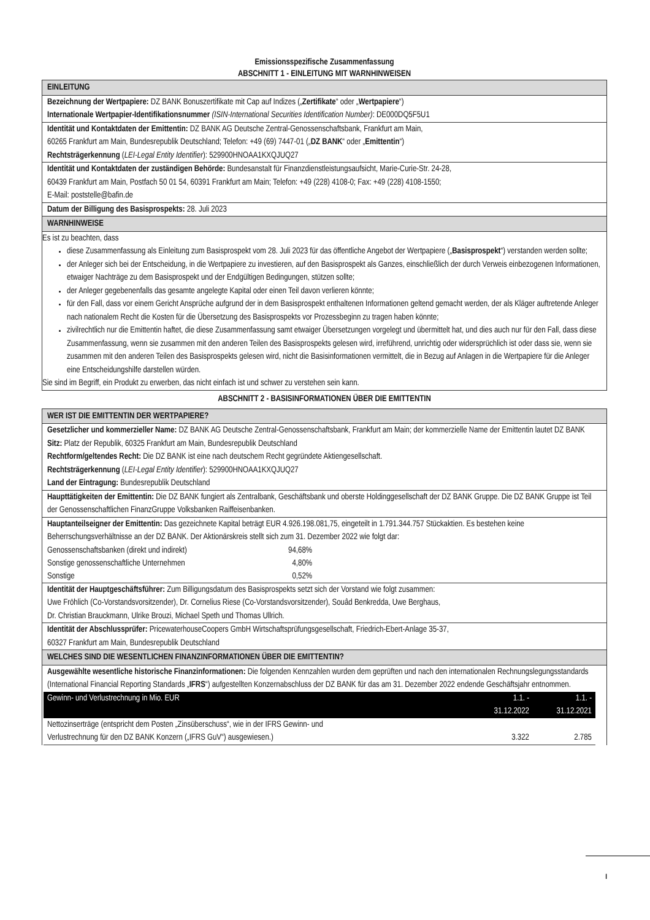Emissionsspezifische Zusammenfassung
ABSCHNITT 1 - EINLEITUNG MIT WARNHINWEISEN
EINLEITUNG
Bezeichnung der Wertpapiere: DZ BANK Bonuszertifikate mit Cap auf Indizes („Zertifikate“ oder „Wertpapiere“)
Internationale Wertpapier-Identifikationsnummer (ISIN-International Securities Identification Number): DE000DQ5F5U1
Identität und Kontaktdaten der Emittentin: DZ BANK AG Deutsche Zentral-Genossenschaftsbank, Frankfurt am Main,
60265 Frankfurt am Main, Bundesrepublik Deutschland; Telefon: +49 (69) 7447-01 („DZ BANK“ oder „Emittentin“)
Rechtsträgerkennung (LEI-Legal Entity Identifier): 529900HNOAA1KXQJUQ27
Identität und Kontaktdaten der zuständigen Behörde: Bundesanstalt für Finanzdienstleistungsaufsicht, Marie-Curie-Str. 24-28,
60439 Frankfurt am Main, Postfach 50 01 54, 60391 Frankfurt am Main; Telefon: +49 (228) 4108-0; Fax: +49 (228) 4108-1550;
E-Mail: poststelle@bafin.de
Datum der Billigung des Basisprospekts: 28. Juli 2023
WARNHINWEISE
Es ist zu beachten, dass
diese Zusammenfassung als Einleitung zum Basisprospekt vom 28. Juli 2023 für das öffentliche Angebot der Wertpapiere („Basisprospekt“) verstanden werden sollte;
der Anleger sich bei der Entscheidung, in die Wertpapiere zu investieren, auf den Basisprospekt als Ganzes, einschließlich der durch Verweis einbezogenen Informationen, etwaiger Nachträge zu dem Basisprospekt und der Endgültigen Bedingungen, stützen sollte;
der Anleger gegebenenfalls das gesamte angelegte Kapital oder einen Teil davon verlieren könnte;
für den Fall, dass vor einem Gericht Ansprüche aufgrund der in dem Basisprospekt enthaltenen Informationen geltend gemacht werden, der als Kläger auftretende Anleger nach nationalem Recht die Kosten für die Übersetzung des Basisprospekts vor Prozessbeginn zu tragen haben könnte;
zivilrechtlich nur die Emittentin haftet, die diese Zusammenfassung samt etwaiger Übersetzungen vorgelegt und übermittelt hat, und dies auch nur für den Fall, dass diese Zusammenfassung, wenn sie zusammen mit den anderen Teilen des Basisprospekts gelesen wird, irreführend, unrichtig oder widersprüchlich ist oder dass sie, wenn sie zusammen mit den anderen Teilen des Basisprospekts gelesen wird, nicht die Basisinformationen vermittelt, die in Bezug auf Anlagen in die Wertpapiere für die Anleger eine Entscheidungshilfe darstellen würden.
Sie sind im Begriff, ein Produkt zu erwerben, das nicht einfach ist und schwer zu verstehen sein kann.
ABSCHNITT 2 - BASISINFORMATIONEN ÜBER DIE EMITTENTIN
WER IST DIE EMITTENTIN DER WERTPAPIERE?
Gesetzlicher und kommerzieller Name: DZ BANK AG Deutsche Zentral-Genossenschaftsbank, Frankfurt am Main; der kommerzielle Name der Emittentin lautet DZ BANK
Sitz: Platz der Republik, 60325 Frankfurt am Main, Bundesrepublik Deutschland
Rechtform/geltendes Recht: Die DZ BANK ist eine nach deutschem Recht gegründete Aktiengesellschaft.
Rechtsträgerkennung (LEI-Legal Entity Identifier): 529900HNOAA1KXQJUQ27
Land der Eintragung: Bundesrepublik Deutschland
Haupttätigkeiten der Emittentin: Die DZ BANK fungiert als Zentralbank, Geschäftsbank und oberste Holdinggesellschaft der DZ BANK Gruppe. Die DZ BANK Gruppe ist Teil der Genossenschaftlichen FinanzGruppe Volksbanken Raiffeisenbanken.
Hauptanteilseigner der Emittentin: Das gezeichnete Kapital beträgt EUR 4.926.198.081,75, eingeteilt in 1.791.344.757 Stückaktien. Es bestehen keine Beherrschungsverhältnisse an der DZ BANK. Der Aktionärskreis stellt sich zum 31. Dezember 2022 wie folgt dar:
| Genossenschaftsbanken (direkt und indirekt) | 94,68% |
| Sonstige genossenschaftliche Unternehmen | 4,80% |
| Sonstige | 0,52% |
Identität der Hauptgeschäftsführer: Zum Billigungsdatum des Basisprospekts setzt sich der Vorstand wie folgt zusammen:
Uwe Fröhlich (Co-Vorstandsvorsitzender), Dr. Cornelius Riese (Co-Vorstandsvorsitzender), Souâd Benkredda, Uwe Berghaus,
Dr. Christian Brauckmann, Ulrike Brouzi, Michael Speth und Thomas Ullrich.
Identität der Abschlussprüfer: PricewaterhouseCoopers GmbH Wirtschaftsprüfungsgesellschaft, Friedrich-Ebert-Anlage 35-37,
60327 Frankfurt am Main, Bundesrepublik Deutschland
WELCHES SIND DIE WESENTLICHEN FINANZINFORMATIONEN ÜBER DIE EMITTENTIN?
Ausgewählte wesentliche historische Finanzinformationen: Die folgenden Kennzahlen wurden dem geprüften und nach den internationalen Rechnungslegungsstandards (International Financial Reporting Standards „IFRS“) aufgestellten Konzernabschluss der DZ BANK für das am 31. Dezember 2022 endende Geschäftsjahr entnommen.
| Gewinn- und Verlustrechnung in Mio. EUR | 1.1. - 31.12.2022 | 1.1. - 31.12.2021 |
| --- | --- | --- |
| Nettozinserträge (entspricht dem Posten „Zinsüberschuss“, wie in der IFRS Gewinn- und Verlustrechnung für den DZ BANK Konzern („IFRS GuV“) ausgewiesen.) | 3.322 | 2.785 |
I